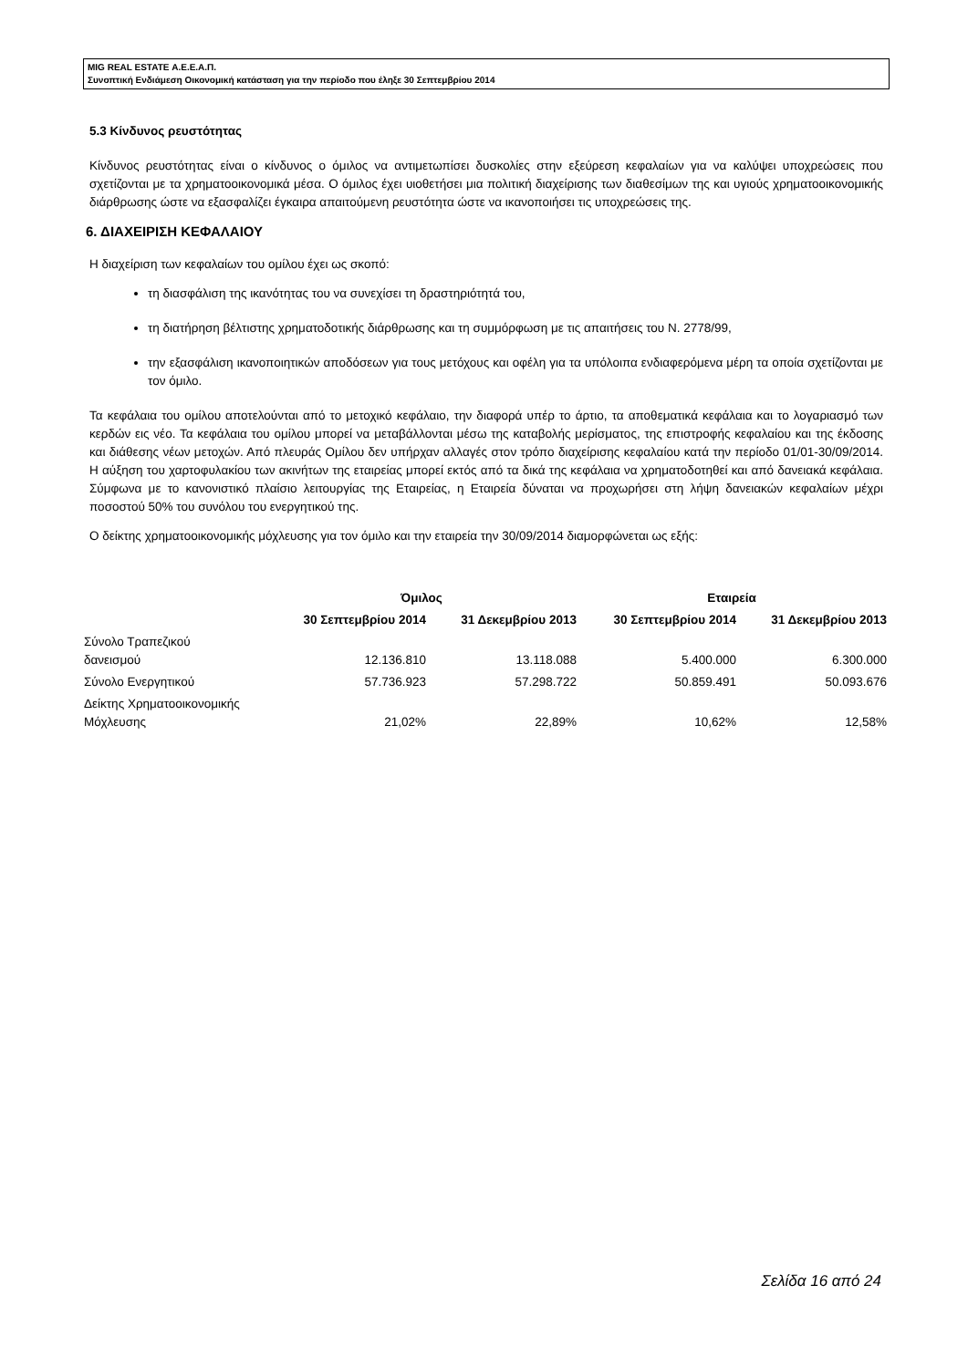MIG REAL ESTATE Α.Ε.Ε.Α.Π.
Συνοπτική Ενδιάμεση Οικονομική κατάσταση για την περίοδο που έληξε 30 Σεπτεμβρίου 2014
5.3 Κίνδυνος ρευστότητας
Κίνδυνος ρευστότητας είναι ο κίνδυνος ο όμιλος να αντιμετωπίσει δυσκολίες στην εξεύρεση κεφαλαίων για να καλύψει υποχρεώσεις που σχετίζονται με τα χρηματοοικονομικά μέσα. Ο όμιλος έχει υιοθετήσει μια πολιτική διαχείρισης των διαθεσίμων της και υγιούς χρηματοοικονομικής διάρθρωσης ώστε να εξασφαλίζει έγκαιρα απαιτούμενη ρευστότητα ώστε να ικανοποιήσει τις υποχρεώσεις της.
6. ΔΙΑΧΕΙΡΙΣΗ ΚΕΦΑΛΑΙΟΥ
Η διαχείριση των κεφαλαίων του ομίλου έχει ως σκοπό:
τη διασφάλιση της ικανότητας του να συνεχίσει τη δραστηριότητά του,
τη διατήρηση βέλτιστης χρηματοδοτικής διάρθρωσης και τη συμμόρφωση με τις απαιτήσεις του Ν. 2778/99,
την εξασφάλιση ικανοποιητικών αποδόσεων για τους μετόχους και οφέλη για τα υπόλοιπα ενδιαφερόμενα μέρη τα οποία σχετίζονται με τον όμιλο.
Τα κεφάλαια του ομίλου αποτελούνται από το μετοχικό κεφάλαιο, την διαφορά υπέρ το άρτιο, τα αποθεματικά κεφάλαια και το λογαριασμό των κερδών εις νέο. Τα κεφάλαια του ομίλου μπορεί να μεταβάλλονται μέσω της καταβολής μερίσματος, της επιστροφής κεφαλαίου και της έκδοσης και διάθεσης νέων μετοχών. Από πλευράς Ομίλου δεν υπήρχαν αλλαγές στον τρόπο διαχείρισης κεφαλαίου κατά την περίοδο 01/01-30/09/2014. Η αύξηση του χαρτοφυλακίου των ακινήτων της εταιρείας μπορεί εκτός από τα δικά της κεφάλαια να χρηματοδοτηθεί και από δανειακά κεφάλαια. Σύμφωνα με το κανονιστικό πλαίσιο λειτουργίας της Εταιρείας, η Εταιρεία δύναται να προχωρήσει στη λήψη δανειακών κεφαλαίων μέχρι ποσοστού 50% του συνόλου του ενεργητικού της.
Ο δείκτης χρηματοοικονομικής μόχλευσης για τον όμιλο και την εταιρεία την 30/09/2014 διαμορφώνεται ως εξής:
| | Όμιλος | | Εταιρεία | |
| --- | --- | --- | --- | --- |
| | 30 Σεπτεμβρίου 2014 | 31 Δεκεμβρίου 2013 | 30 Σεπτεμβρίου 2014 | 31 Δεκεμβρίου 2013 |
| Σύνολο Τραπεζικού δανεισμού | 12.136.810 | 13.118.088 | 5.400.000 | 6.300.000 |
| Σύνολο Ενεργητικού | 57.736.923 | 57.298.722 | 50.859.491 | 50.093.676 |
| Δείκτης Χρηματοοικονομικής Μόχλευσης | 21,02% | 22,89% | 10,62% | 12,58% |
Σελίδα 16 από 24